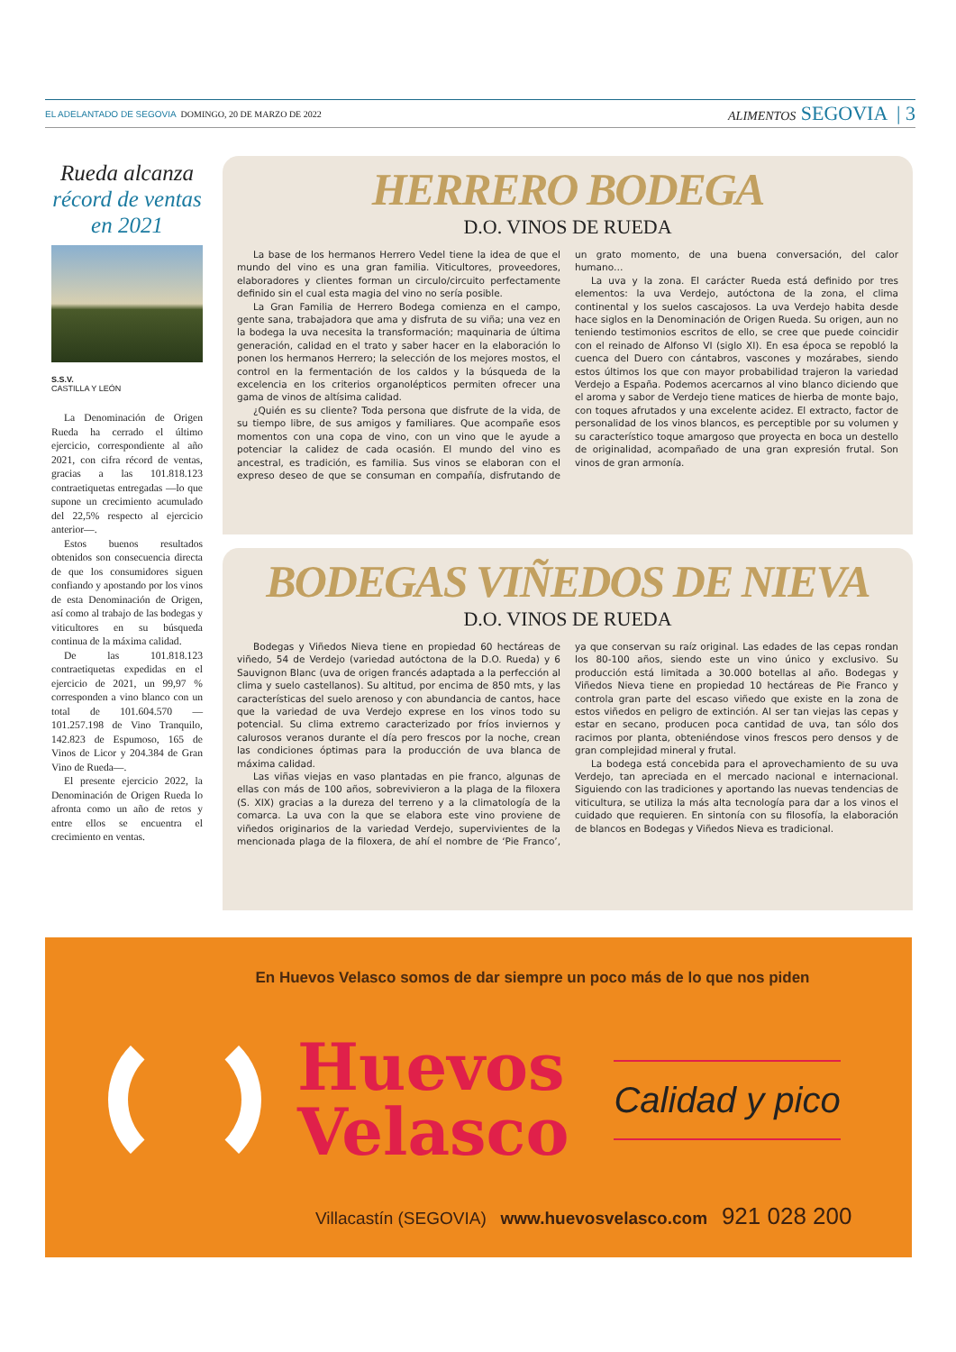EL ADELANTADO DE SEGOVIA DOMINGO, 20 DE MARZO DE 2022 ALIMENTOS SEGOVIA | 3
Rueda alcanza récord de ventas en 2021
S.S.V.
CASTILLA Y LEÓN
La Denominación de Origen Rueda ha cerrado el último ejercicio, correspondiente al año 2021, con cifra récord de ventas, gracias a las 101.818.123 contraetiquetas entregadas —lo que supone un crecimiento acumulado del 22,5% respecto al ejercicio anterior—.
Estos buenos resultados obtenidos son consecuencia directa de que los consumidores siguen confiando y apostando por los vinos de esta Denominación de Origen, así como al trabajo de las bodegas y viticultores en su búsqueda continua de la máxima calidad.
De las 101.818.123 contraetiquetas expedidas en el ejercicio de 2021, un 99,97 % corresponden a vino blanco con un total de 101.604.570 — 101.257.198 de Vino Tranquilo, 142.823 de Espumoso, 165 de Vinos de Licor y 204.384 de Gran Vino de Rueda—.
El presente ejercicio 2022, la Denominación de Origen Rueda lo afronta como un año de retos y entre ellos se encuentra el crecimiento en ventas.
HERRERO BODEGA
D.O. VINOS DE RUEDA
La base de los hermanos Herrero Vedel tiene la idea de que el mundo del vino es una gran familia. Viticultores, proveedores, elaboradores y clientes forman un circulo/circuito perfectamente definido sin el cual esta magia del vino no sería posible.
La Gran Familia de Herrero Bodega comienza en el campo, gente sana, trabajadora que ama y disfruta de su viña; una vez en la bodega la uva necesita la transformación; maquinaria de última generación, calidad en el trato y saber hacer en la elaboración lo ponen los hermanos Herrero; la selección de los mejores mostos, el control en la fermentación de los caldos y la búsqueda de la excelencia en los criterios organolépticos permiten ofrecer una gama de vinos de altísima calidad.
¿Quién es su cliente? Toda persona que disfrute de la vida, de su tiempo libre, de sus amigos y familiares. Que acompañe esos momentos con una copa de vino, con un vino que le ayude a potenciar la calidez de cada ocasión. El mundo del vino es ancestral, es tradición, es familia. Sus vinos se elaboran con el expreso deseo de que se consuman en compañía, disfrutando de un grato momento, de una buena conversación, del calor humano…
La uva y la zona. El carácter Rueda está definido por tres elementos: la uva Verdejo, autóctona de la zona, el clima continental y los suelos cascajosos. La uva Verdejo habita desde hace siglos en la Denominación de Origen Rueda. Su origen, aun no teniendo testimonios escritos de ello, se cree que puede coincidir con el reinado de Alfonso VI (siglo XI). En esa época se repobló la cuenca del Duero con cántabros, vascones y mozárabes, siendo estos últimos los que con mayor probabilidad trajeron la variedad Verdejo a España. Podemos acercarnos al vino blanco diciendo que el aroma y sabor de Verdejo tiene matices de hierba de monte bajo, con toques afrutados y una excelente acidez. El extracto, factor de personalidad de los vinos blancos, es perceptible por su volumen y su característico toque amargoso que proyecta en boca un destello de originalidad, acompañado de una gran expresión frutal. Son vinos de gran armonía.
BODEGAS VIÑEDOS DE NIEVA
D.O. VINOS DE RUEDA
Bodegas y Viñedos Nieva tiene en propiedad 60 hectáreas de viñedo, 54 de Verdejo (variedad autóctona de la D.O. Rueda) y 6 Sauvignon Blanc (uva de origen francés adaptada a la perfección al clima y suelo castellanos). Su altitud, por encima de 850 mts, y las características del suelo arenoso y con abundancia de cantos, hace que la variedad de uva Verdejo exprese en los vinos todo su potencial. Su clima extremo caracterizado por fríos inviernos y calurosos veranos durante el día pero frescos por la noche, crean las condiciones óptimas para la producción de uva blanca de máxima calidad.
Las viñas viejas en vaso plantadas en pie franco, algunas de ellas con más de 100 años, sobrevivieron a la plaga de la filoxera (S. XIX) gracias a la dureza del terreno y a la climatología de la comarca. La uva con la que se elabora este vino proviene de viñedos originarios de la variedad Verdejo, supervivientes de la mencionada plaga de la filoxera, de ahí el nombre de ‘Pie Franco’, ya que conservan su raíz original. Las edades de las cepas rondan los 80-100 años, siendo este un vino único y exclusivo. Su producción está limitada a 30.000 botellas al año. Bodegas y Viñedos Nieva tiene en propiedad 10 hectáreas de Pie Franco y controla gran parte del escaso viñedo que existe en la zona de estos viñedos en peligro de extinción. Al ser tan viejas las cepas y estar en secano, producen poca cantidad de uva, tan sólo dos racimos por planta, obteniéndose vinos frescos pero densos y de gran complejidad mineral y frutal.
La bodega está concebida para el aprovechamiento de su uva Verdejo, tan apreciada en el mercado nacional e internacional. Siguiendo con las tradiciones y aportando las nuevas tendencias de viticultura, se utiliza la más alta tecnología para dar a los vinos el cuidado que requieren. En sintonía con su filosofía, la elaboración de blancos en Bodegas y Viñedos Nieva es tradicional.
En Huevos Velasco somos de dar siempre un poco más de lo que nos piden
Huevos
Velasco
Calidad y pico
Villacastín (SEGOVIA) www.huevosvelasco.com 921 028 200